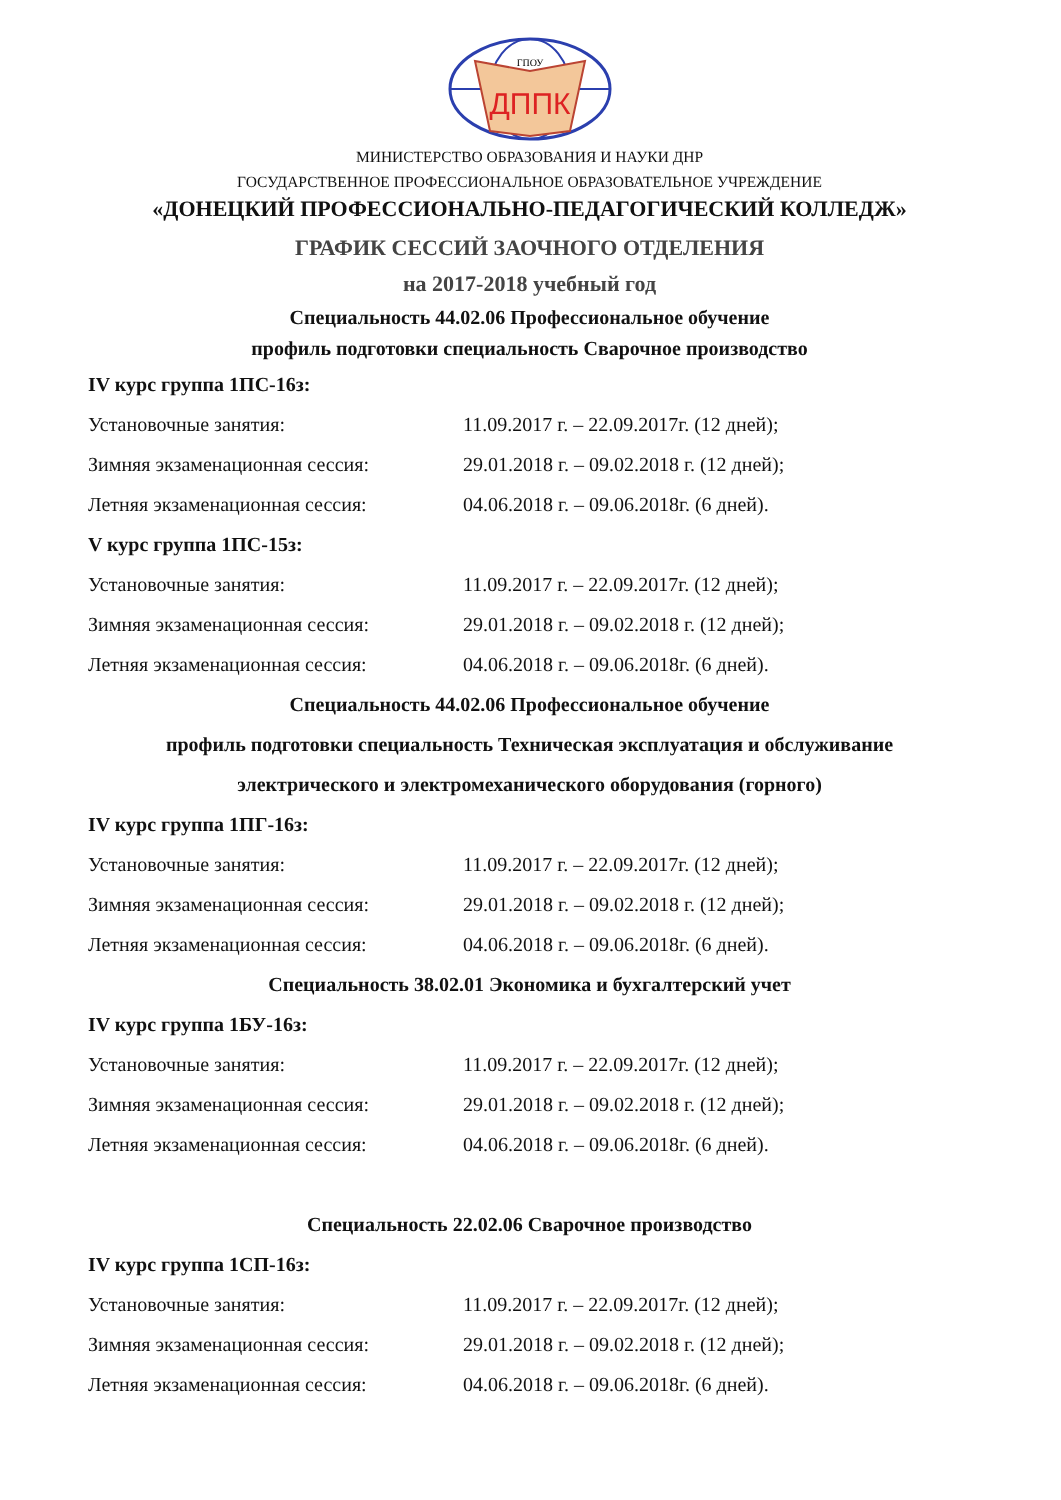ДППК
ГПОУ
МИНИСТЕРСТВО ОБРАЗОВАНИЯ И НАУКИ ДНР
ГОСУДАРСТВЕННОЕ ПРОФЕССИОНАЛЬНОЕ ОБРАЗОВАТЕЛЬНОЕ УЧРЕЖДЕНИЕ
«ДОНЕЦКИЙ ПРОФЕССИОНАЛЬНО-ПЕДАГОГИЧЕСКИЙ КОЛЛЕДЖ»
ГРАФИК СЕССИЙ ЗАОЧНОГО ОТДЕЛЕНИЯ
на 2017-2018 учебный год
Специальность 44.02.06 Профессиональное обучение
профиль подготовки специальность Сварочное производство
IV курс группа 1ПС-16з:
Установочные занятия: 11.09.2017 г. – 22.09.2017г. (12 дней);
Зимняя экзаменационная сессия: 29.01.2018 г. – 09.02.2018 г. (12 дней);
Летняя экзаменационная сессия: 04.06.2018 г. – 09.06.2018г. (6 дней).
V курс группа 1ПС-15з:
Установочные занятия: 11.09.2017 г. – 22.09.2017г. (12 дней);
Зимняя экзаменационная сессия: 29.01.2018 г. – 09.02.2018 г. (12 дней);
Летняя экзаменационная сессия: 04.06.2018 г. – 09.06.2018г. (6 дней).
Специальность 44.02.06 Профессиональное обучение
профиль подготовки специальность Техническая эксплуатация и обслуживание
электрического и электромеханического оборудования (горного)
IV курс группа 1ПГ-16з:
Установочные занятия: 11.09.2017 г. – 22.09.2017г. (12 дней);
Зимняя экзаменационная сессия: 29.01.2018 г. – 09.02.2018 г. (12 дней);
Летняя экзаменационная сессия: 04.06.2018 г. – 09.06.2018г. (6 дней).
Специальность 38.02.01 Экономика и бухгалтерский учет
IV курс группа 1БУ-16з:
Установочные занятия: 11.09.2017 г. – 22.09.2017г. (12 дней);
Зимняя экзаменационная сессия: 29.01.2018 г. – 09.02.2018 г. (12 дней);
Летняя экзаменационная сессия: 04.06.2018 г. – 09.06.2018г. (6 дней).
Специальность 22.02.06 Сварочное производство
IV курс группа 1СП-16з:
Установочные занятия: 11.09.2017 г. – 22.09.2017г. (12 дней);
Зимняя экзаменационная сессия: 29.01.2018 г. – 09.02.2018 г. (12 дней);
Летняя экзаменационная сессия: 04.06.2018 г. – 09.06.2018г. (6 дней).